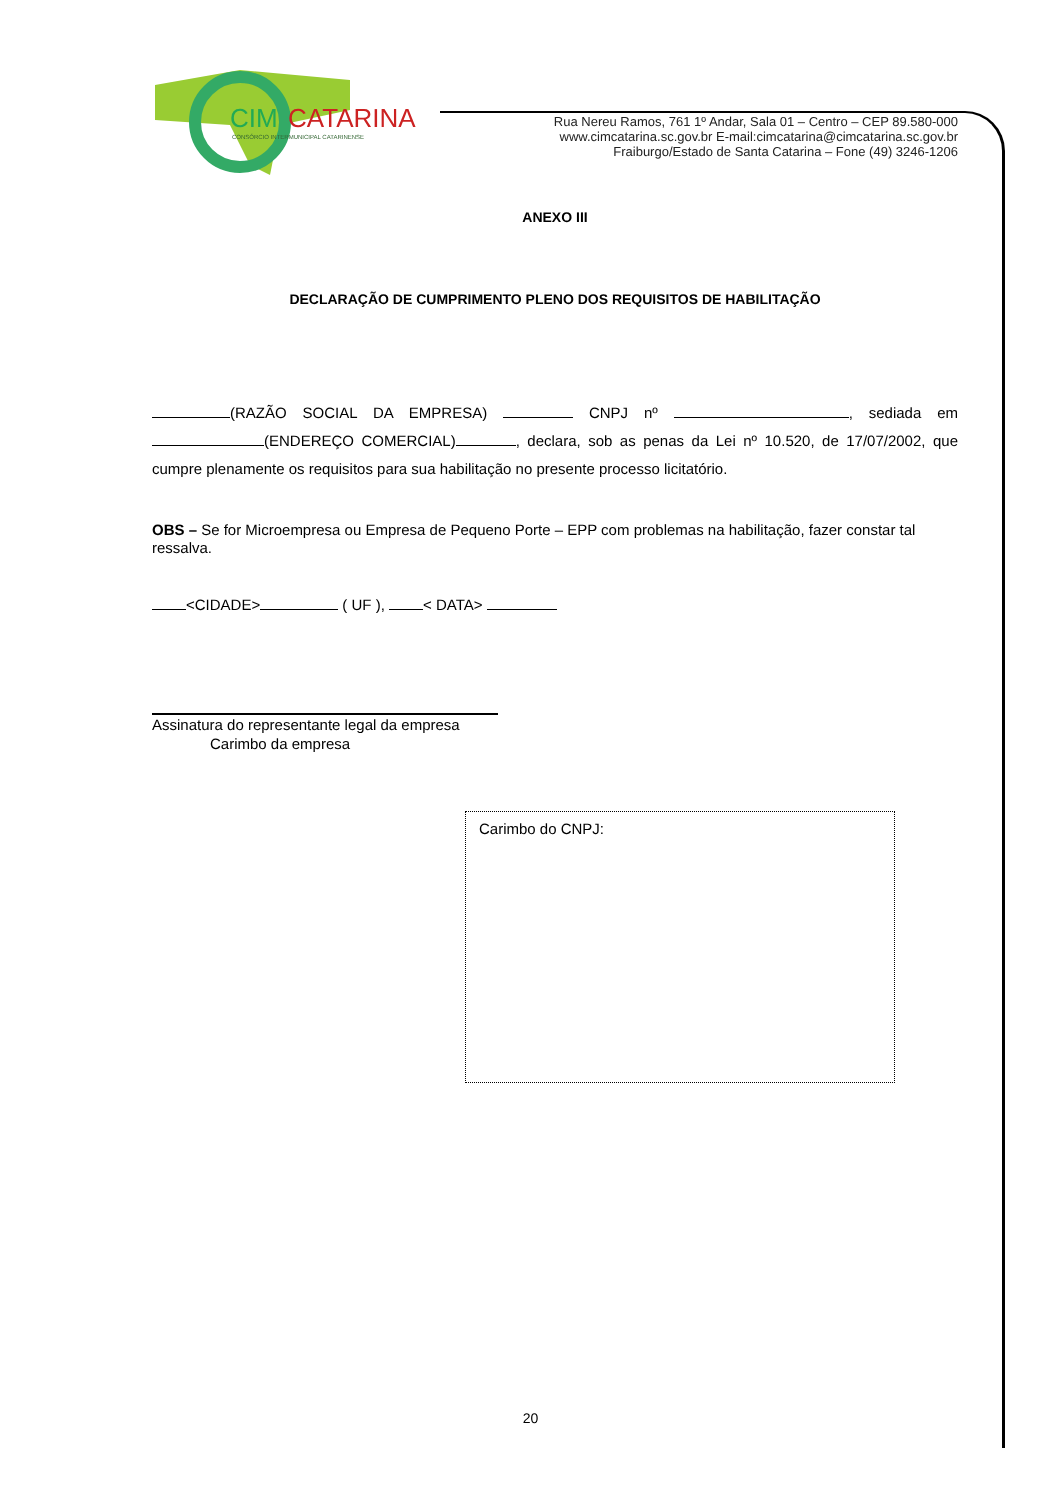CIM
CATARINA
CONSÓRCIO INTERMUNICIPAL CATARINENSE
Rua Nereu Ramos, 761 1º Andar, Sala 01 – Centro – CEP 89.580-000
www.cimcatarina.sc.gov.br E-mail:cimcatarina@cimcatarina.sc.gov.br
Fraiburgo/Estado de Santa Catarina – Fone (49) 3246-1206
ANEXO III
DECLARAÇÃO DE CUMPRIMENTO PLENO DOS REQUISITOS DE HABILITAÇÃO
(RAZÃO SOCIAL DA EMPRESA) CNPJ nº , sediada em (ENDEREÇO COMERCIAL) , declara, sob as penas da Lei nº 10.520, de 17/07/2002, que cumpre plenamente os requisitos para sua habilitação no presente processo licitatório.
OBS – Se for Microempresa ou Empresa de Pequeno Porte – EPP com problemas na habilitação, fazer constar tal ressalva.
<CIDADE> ( UF ), < DATA>
Assinatura do representante legal da empresa
Carimbo da empresa
Carimbo do CNPJ:
20